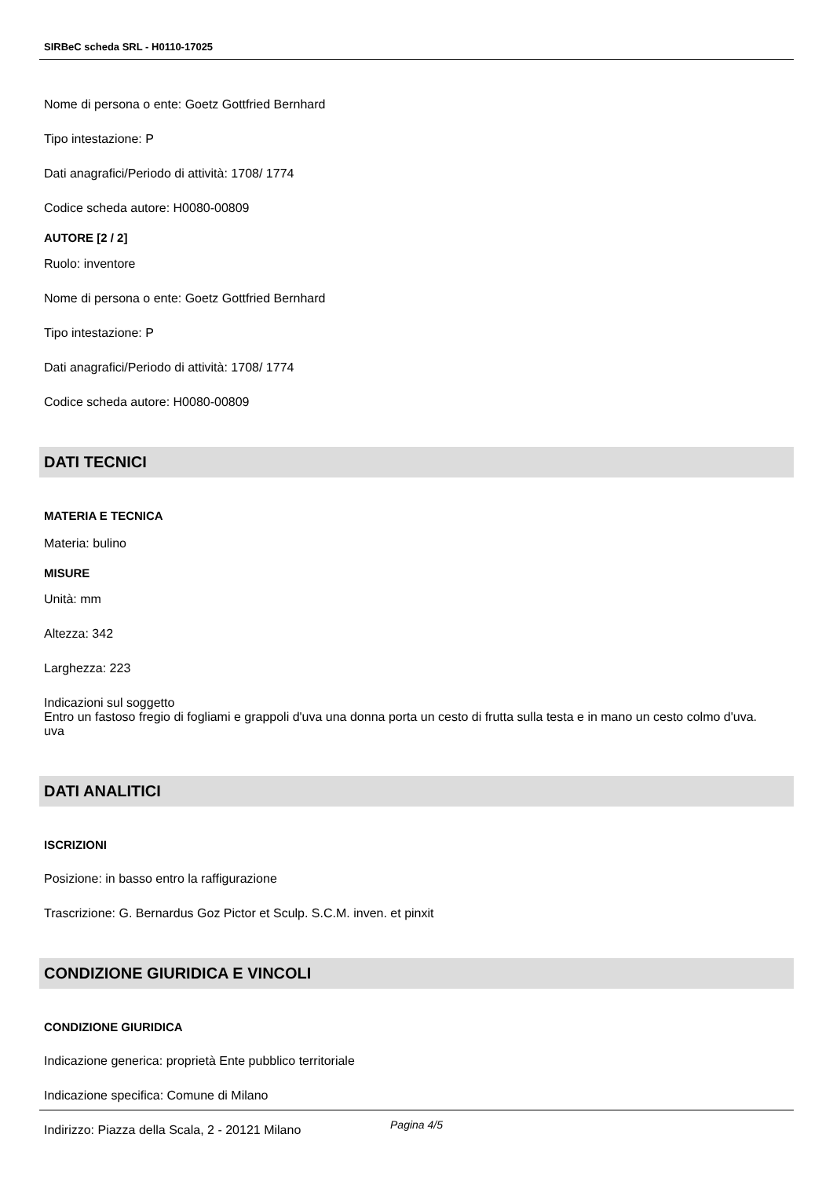SIRBeC scheda SRL - H0110-17025
Nome di persona o ente: Goetz Gottfried Bernhard
Tipo intestazione: P
Dati anagrafici/Periodo di attività: 1708/ 1774
Codice scheda autore: H0080-00809
AUTORE [2 / 2]
Ruolo: inventore
Nome di persona o ente: Goetz Gottfried Bernhard
Tipo intestazione: P
Dati anagrafici/Periodo di attività: 1708/ 1774
Codice scheda autore: H0080-00809
DATI TECNICI
MATERIA E TECNICA
Materia: bulino
MISURE
Unità: mm
Altezza: 342
Larghezza: 223
Indicazioni sul soggetto
Entro un fastoso fregio di fogliami e grappoli d'uva una donna porta un cesto di frutta sulla testa e in mano un cesto colmo d'uva.
uva
DATI ANALITICI
ISCRIZIONI
Posizione: in basso entro la raffigurazione
Trascrizione: G. Bernardus Goz Pictor et Sculp. S.C.M. inven. et pinxit
CONDIZIONE GIURIDICA E VINCOLI
CONDIZIONE GIURIDICA
Indicazione generica: proprietà Ente pubblico territoriale
Indicazione specifica: Comune di Milano
Indirizzo: Piazza della Scala, 2 - 20121 Milano
Pagina 4/5